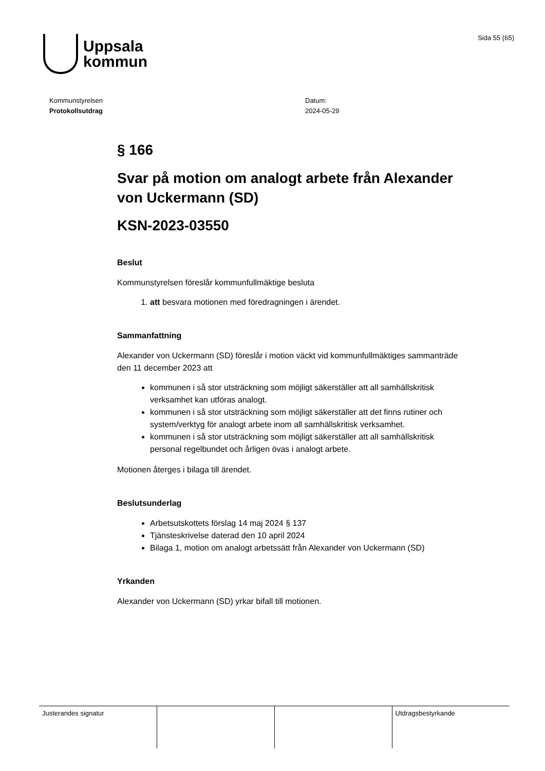Uppsala
kommun
Sida 55 (65)
Kommunstyrelsen
Protokollsutdrag
Datum:
2024-05-29
§ 166
Svar på motion om analogt arbete från Alexander von Uckermann (SD)
KSN-2023-03550
Beslut
Kommunstyrelsen föreslår kommunfullmäktige besluta
1. att besvara motionen med föredragningen i ärendet.
Sammanfattning
Alexander von Uckermann (SD) föreslår i motion väckt vid kommunfullmäktiges sammanträde den 11 december 2023 att
kommunen i så stor utsträckning som möjligt säkerställer att all samhällskritisk verksamhet kan utföras analogt.
kommunen i så stor utsträckning som möjligt säkerställer att det finns rutiner och system/verktyg för analogt arbete inom all samhällskritisk verksamhet.
kommunen i så stor utsträckning som möjligt säkerställer att all samhällskritisk personal regelbundet och årligen övas i analogt arbete.
Motionen återges i bilaga till ärendet.
Beslutsunderlag
Arbetsutskottets förslag 14 maj 2024 § 137
Tjänsteskrivelse daterad den 10 april 2024
Bilaga 1, motion om analogt arbetssätt från Alexander von Uckermann (SD)
Yrkanden
Alexander von Uckermann (SD) yrkar bifall till motionen.
| Justerandes signatur | | | Utdragsbestyrkande |